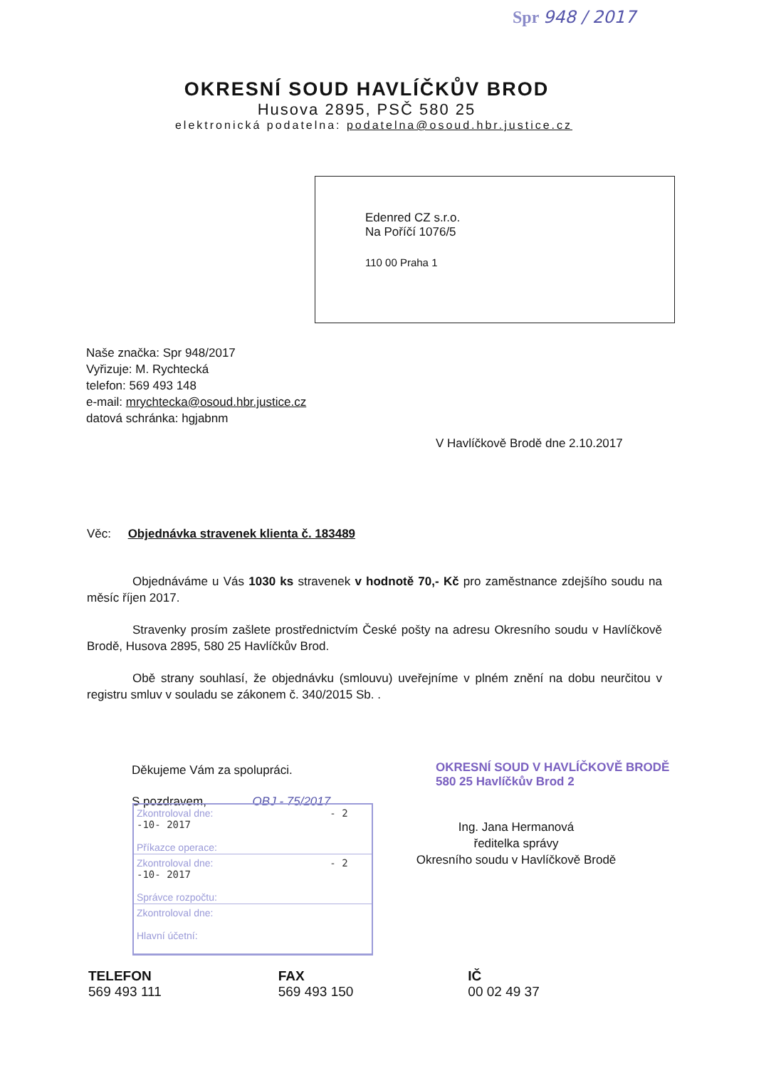Spr 948 / 2017
OKRESNÍ SOUD HAVLÍČKŮV BROD
Husova 2895, PSČ 580 25
elektronická podatelna: podatelna@osoud.hbr.justice.cz
Edenred CZ s.r.o.
Na Poříčí 1076/5
110 00 Praha 1
Naše značka: Spr 948/2017
Vyřizuje: M. Rychtecká
telefon: 569 493 148
e-mail: mrychtecka@osoud.hbr.justice.cz
datová schránka: hgjabnm
V Havlíčkově Brodě dne 2.10.2017
Věc: Objednávka stravenek klienta č. 183489
Objednáváme u Vás 1030 ks stravenek v hodnotě 70,- Kč pro zaměstnance zdejšího soudu na měsíc říjen 2017.
Stravenky prosím zašlete prostřednictvím České pošty na adresu Okresního soudu v Havlíčkově Brodě, Husova 2895, 580 25 Havlíčkův Brod.
Obě strany souhlasí, že objednávku (smlouvu) uveřejníme v plném znění na dobu neurčitou v registru smluv v souladu se zákonem č. 340/2015 Sb. .
Děkujeme Vám za spolupráci.
S pozdravem, OBJ - 75/2017
OKRESNÍ SOUD V HAVLÍČKOVĚ BRODĚ
580 25 Havlíčkův Brod 2
Zkontroloval dne: - 2 -10- 2017
Příkazce operace:
Zkontroloval dne: - 2 -10- 2017
Správce rozpočtu:
Zkontroloval dne:
Hlavní účetní:
Ing. Jana Hermanová
ředitelka správy
Okresního soudu v Havlíčkově Brodě
TELEFON
569 493 111
FAX
569 493 150
IČ
00 02 49 37